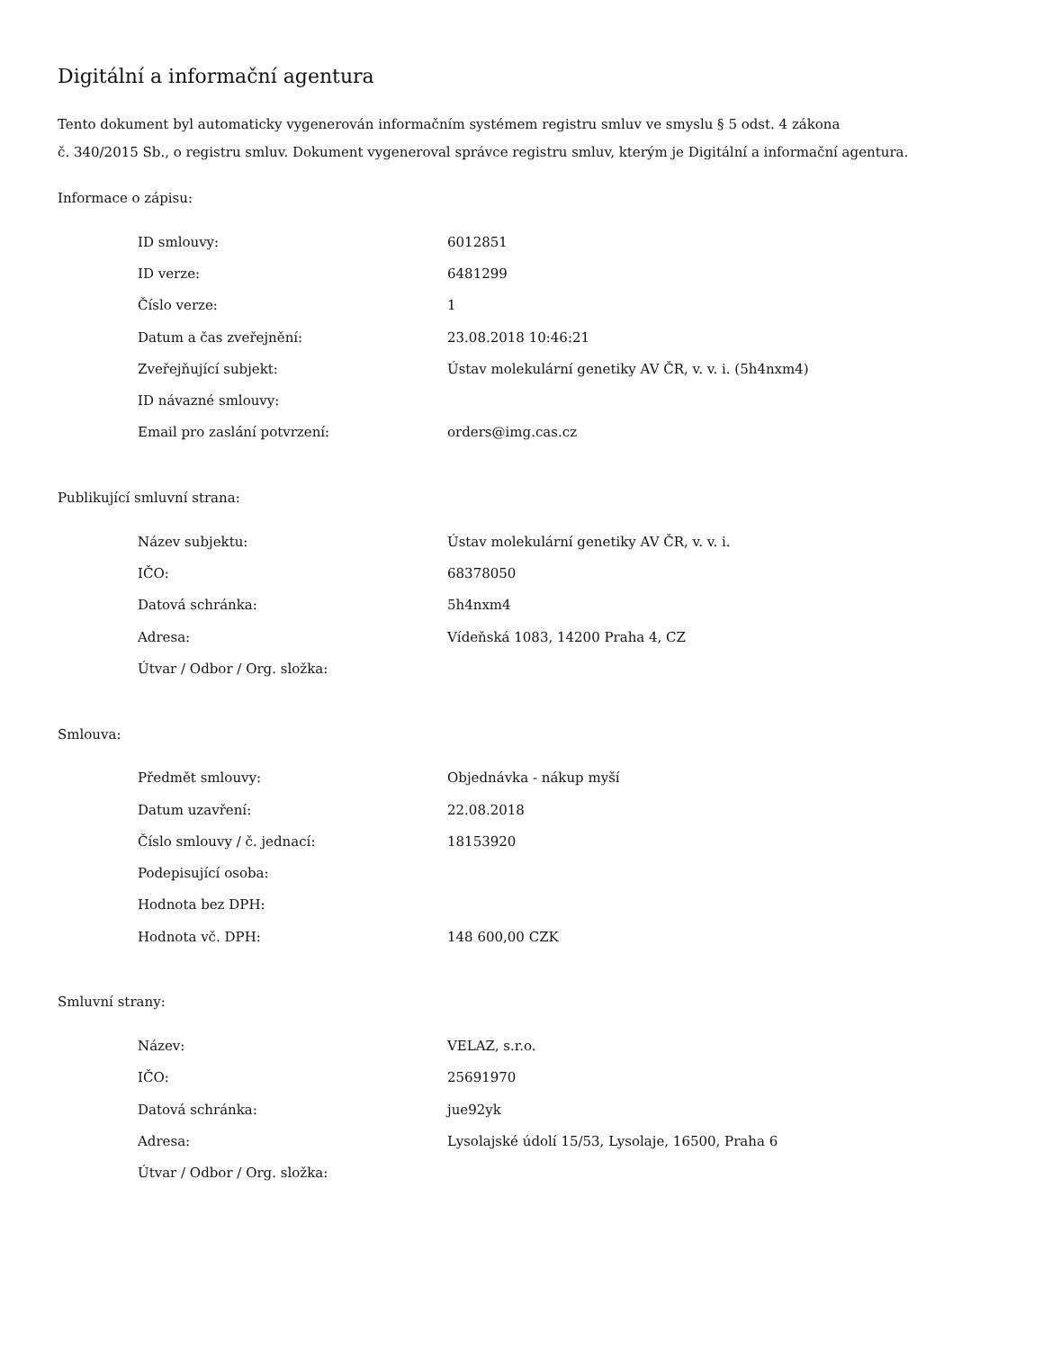Digitální a informační agentura
Tento dokument byl automaticky vygenerován informačním systémem registru smluv ve smyslu § 5 odst. 4 zákona
č. 340/2015 Sb., o registru smluv. Dokument vygeneroval správce registru smluv, kterým je Digitální a informační agentura.
Informace o zápisu:
| ID smlouvy: | 6012851 |
| ID verze: | 6481299 |
| Číslo verze: | 1 |
| Datum a čas zveřejnění: | 23.08.2018 10:46:21 |
| Zveřejňující subjekt: | Ústav molekulární genetiky AV ČR, v. v. i. (5h4nxm4) |
| ID návazné smlouvy: | |
| Email pro zaslání potvrzení: | orders@img.cas.cz |
Publikující smluvní strana:
| Název subjektu: | Ústav molekulární genetiky AV ČR, v. v. i. |
| IČO: | 68378050 |
| Datová schránka: | 5h4nxm4 |
| Adresa: | Vídeňská 1083, 14200 Praha 4, CZ |
| Útvar / Odbor / Org. složka: | |
Smlouva:
| Předmět smlouvy: | Objednávka - nákup myší |
| Datum uzavření: | 22.08.2018 |
| Číslo smlouvy / č. jednací: | 18153920 |
| Podepisující osoba: | |
| Hodnota bez DPH: | |
| Hodnota vč. DPH: | 148 600,00 CZK |
Smluvní strany:
| Název: | VELAZ, s.r.o. |
| IČO: | 25691970 |
| Datová schránka: | jue92yk |
| Adresa: | Lysolajské údolí 15/53, Lysolaje, 16500, Praha 6 |
| Útvar / Odbor / Org. složka: | |